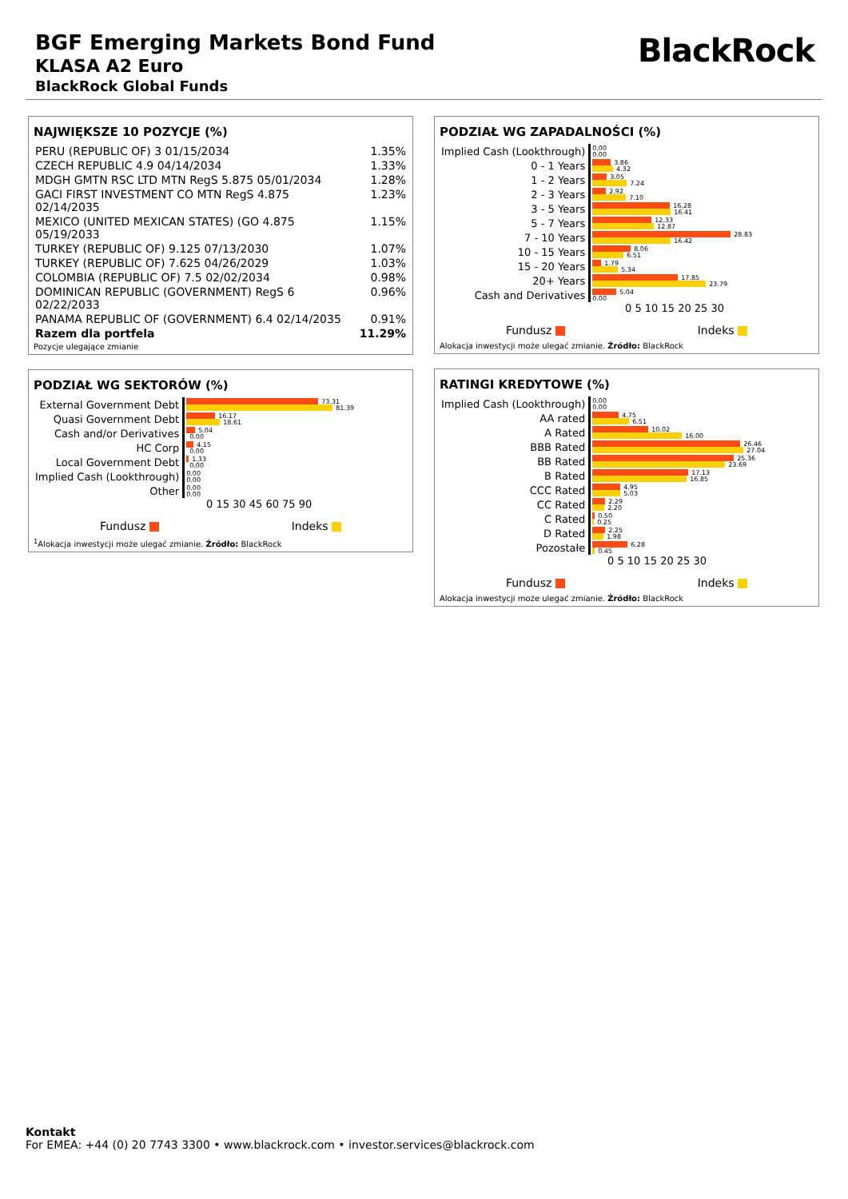BGF Emerging Markets Bond Fund
KLASA A2 Euro
BlackRock Global Funds
BlackRock
NAJWIĘKSZE 10 POZYCJE (%)
| PERU (REPUBLIC OF) 3 01/15/2034 | 1.35% |
| CZECH REPUBLIC 4.9 04/14/2034 | 1.33% |
| MDGH GMTN RSC LTD MTN RegS 5.875 05/01/2034 | 1.28% |
| GACI FIRST INVESTMENT CO MTN RegS 4.875 02/14/2035 | 1.23% |
| MEXICO (UNITED MEXICAN STATES) (GO 4.875 05/19/2033 | 1.15% |
| TURKEY (REPUBLIC OF) 9.125 07/13/2030 | 1.07% |
| TURKEY (REPUBLIC OF) 7.625 04/26/2029 | 1.03% |
| COLOMBIA (REPUBLIC OF) 7.5 02/02/2034 | 0.98% |
| DOMINICAN REPUBLIC (GOVERNMENT) RegS 6 02/22/2033 | 0.96% |
| PANAMA REPUBLIC OF (GOVERNMENT) 6.4 02/14/2035 | 0.91% |
| Razem dla portfela | 11.29% |
Pozycje ulegające zmianie
PODZIAŁ WG SEKTORÓW (%)
| External Government Debt | 73.31 81.39 |
| Quasi Government Debt | 16.17 18.61 |
| Cash and/or Derivatives | 5.04 0.00 |
| HC Corp | 4.15 0.00 |
| Local Government Debt | 1.33 0.00 |
| Implied Cash (Lookthrough) | 0.00 0.00 |
| Other | 0.00 0.00 |
0 15 30 45 60 75 90
Fundusz Indeks
<sup>1</sup> Alokacja inwestycji może ulegać zmianie. Źródło: BlackRock
PODZIAŁ WG ZAPADALNOŚCI (%)
| Implied Cash (Lookthrough) | 0.00 0.00 |
| 0 - 1 Years | 3.86 4.32 |
| 1 - 2 Years | 3.05 7.24 |
| 2 - 3 Years | 2.92 7.10 |
| 3 - 5 Years | 16.28 16.41 |
| 5 - 7 Years | 12.33 12.87 |
| 7 - 10 Years | 28.83 16.42 |
| 10 - 15 Years | 8.06 6.51 |
| 15 - 20 Years | 1.79 5.34 |
| 20+ Years | 17.85 23.79 |
| Cash and Derivatives | 5.04 0.00 |
0 5 10 15 20 25 30
Fundusz Indeks
Alokacja inwestycji może ulegać zmianie. Źródło: BlackRock
RATINGI KREDYTOWE (%)
| Implied Cash (Lookthrough) | 0.00 0.00 |
| AA rated | 4.75 6.51 |
| A Rated | 10.02 16.00 |
| BBB Rated | 26.46 27.04 |
| BB Rated | 25.36 23.69 |
| B Rated | 17.13 16.85 |
| CCC Rated | 4.95 5.03 |
| CC Rated | 2.29 2.20 |
| C Rated | 0.50 0.25 |
| D Rated | 2.25 1.98 |
| Pozostałe | 6.28 0.45 |
0 5 10 15 20 25 30
Fundusz Indeks
Alokacja inwestycji może ulegać zmianie. Źródło: BlackRock
Kontakt
For EMEA: +44 (0) 20 7743 3300 • www.blackrock.com • investor.services@blackrock.com